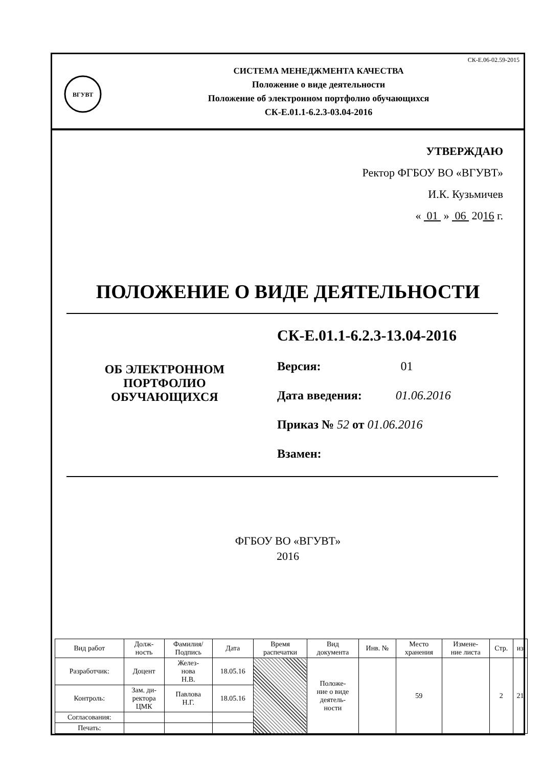ВГУВТ
СИСТЕМА МЕНЕДЖМЕНТА КАЧЕСТВА
Положение о виде деятельности
Положение об электронном портфолио обучающихся
СК-Е.01.1-6.2.3-03.04-2016
СК-Е.06-02.59-2015
УТВЕРЖДАЮ
Ректор ФГБОУ ВО «ВГУВТ»
И.К. Кузьмичев
« 01 » 06 2016 г.
ПОЛОЖЕНИЕ О ВИДЕ ДЕЯТЕЛЬНОСТИ
ОБ ЭЛЕКТРОННОМ
ПОРТФОЛИО
ОБУЧАЮЩИХСЯ
СК-Е.01.1-6.2.3-13.04-2016
Версия: 01
Дата введения: 01.06.2016
Приказ № 52 от 01.06.2016
Взамен:
ФГБОУ ВО «ВГУВТ»
2016
| Вид работ | Долж- ность | Фамилия/ Подпись | Дата | Время распечатки | Вид документа | Инв. № | Место хранения | Измене- ние листа | Стр. | из |
| --- | --- | --- | --- | --- | --- | --- | --- | --- | --- | --- |
| Разработчик: | Доцент | Желез- нова Н.В. | 18.05.16 | | Положе- ние о виде деятель- ности | | 59 | | 2 | 21 |
| Контроль: | Зам. ди- ректора ЦМК | Павлова Н.Г. | 18.05.16 | | | | | | | |
| Согласования: | | | | | | | | | | |
| Печать: | | | | | | | | | | |